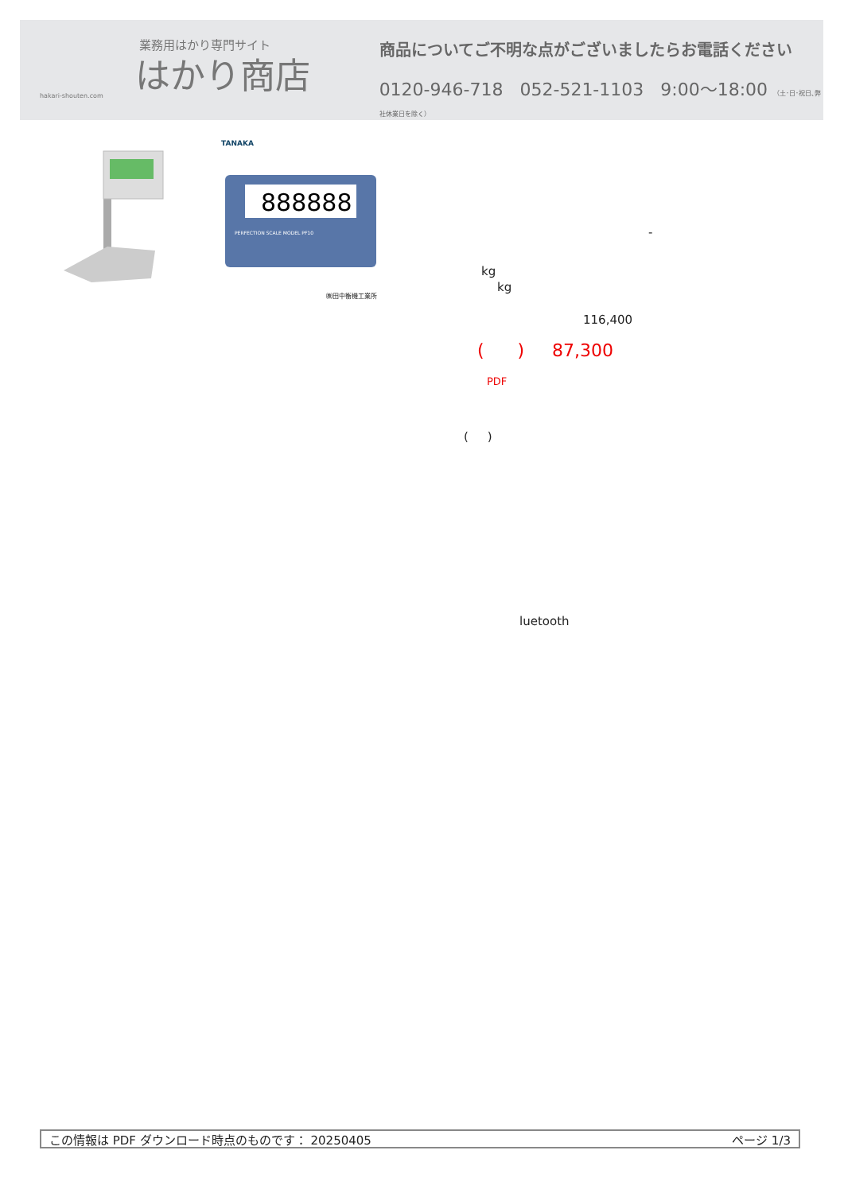業務用はかり専門サイト
はかり商店
hakari-shouten.com
商品についてご不明な点がございましたらお電話ください
0120-946-718 052-521-1103 9:00〜18:00 （土･日･祝日､弊社休業日を除く）
TANAKA
888888
PERFECTION SCALE MODEL PF10
㈱田中衡機工業所
-
kg
kg
116,400
( ) 87,300
PDF
( )
luetooth
この情報は PDF ダウンロード時点のものです： 20250405 ページ 1/3